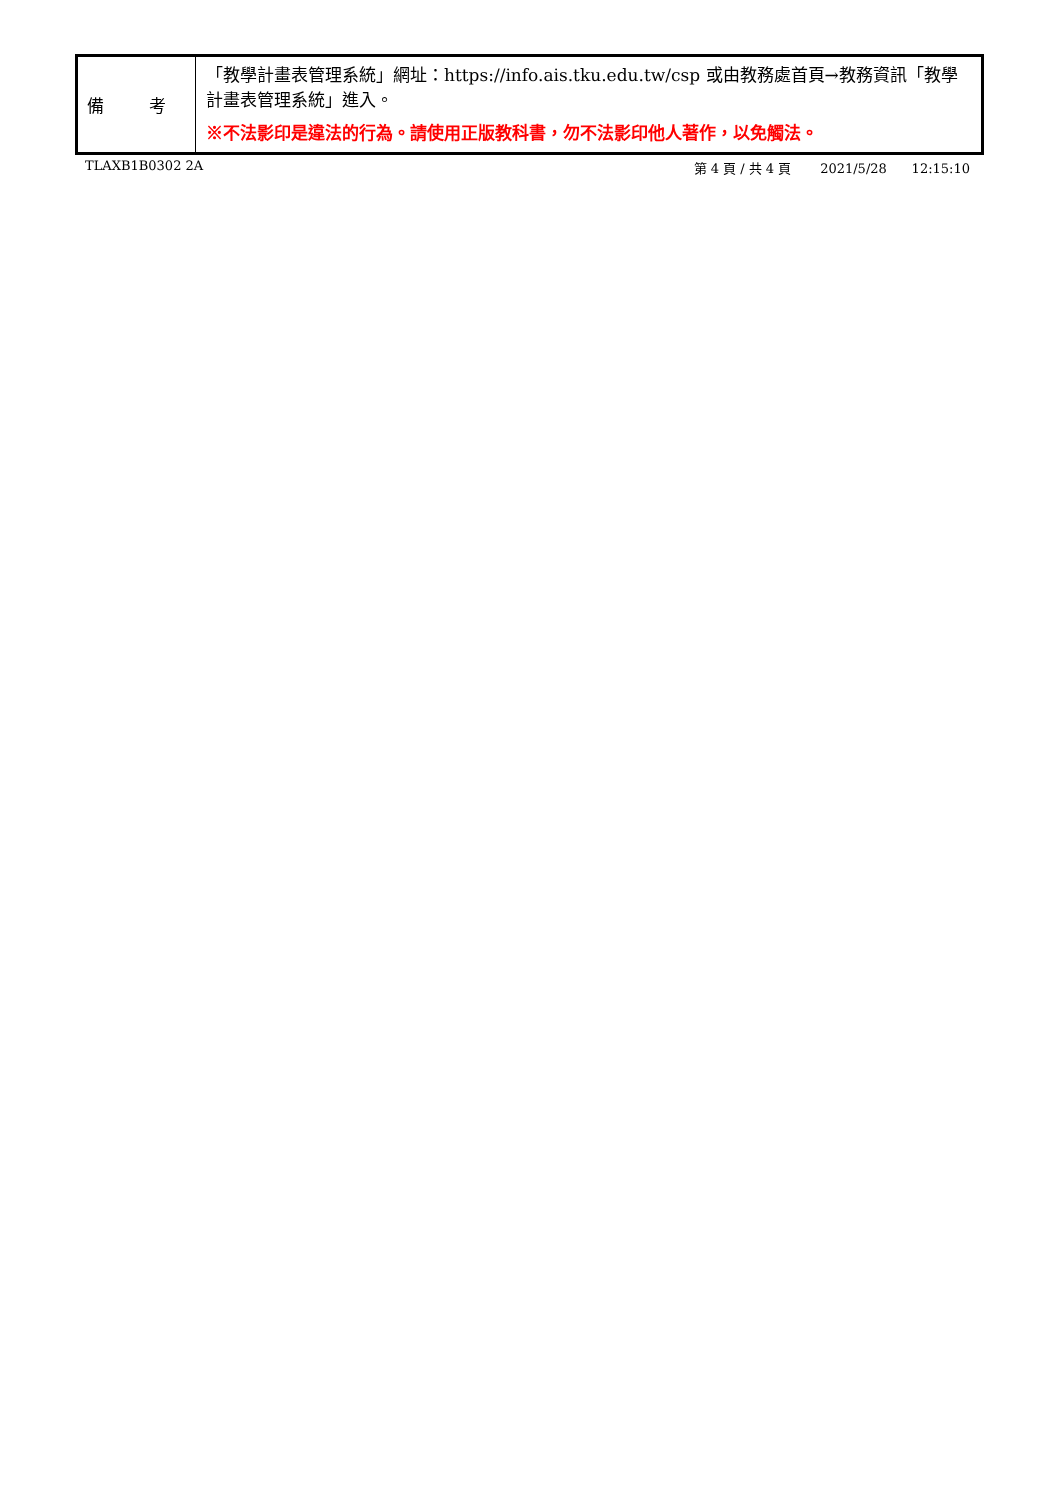| 備 考 | 「教學計畫表管理系統」網址： https://info.ais.tku.edu.tw/csp 或由教務處首頁→教務資訊「教學計畫表管理系統」進入。 ※不法影印是違法的行為。請使用正版教科書，勿不法影印他人著作，以免觸法。 |
TLAXB1B0302 2A 第 4 頁 / 共 4 頁 2021/5/28 12:15:10